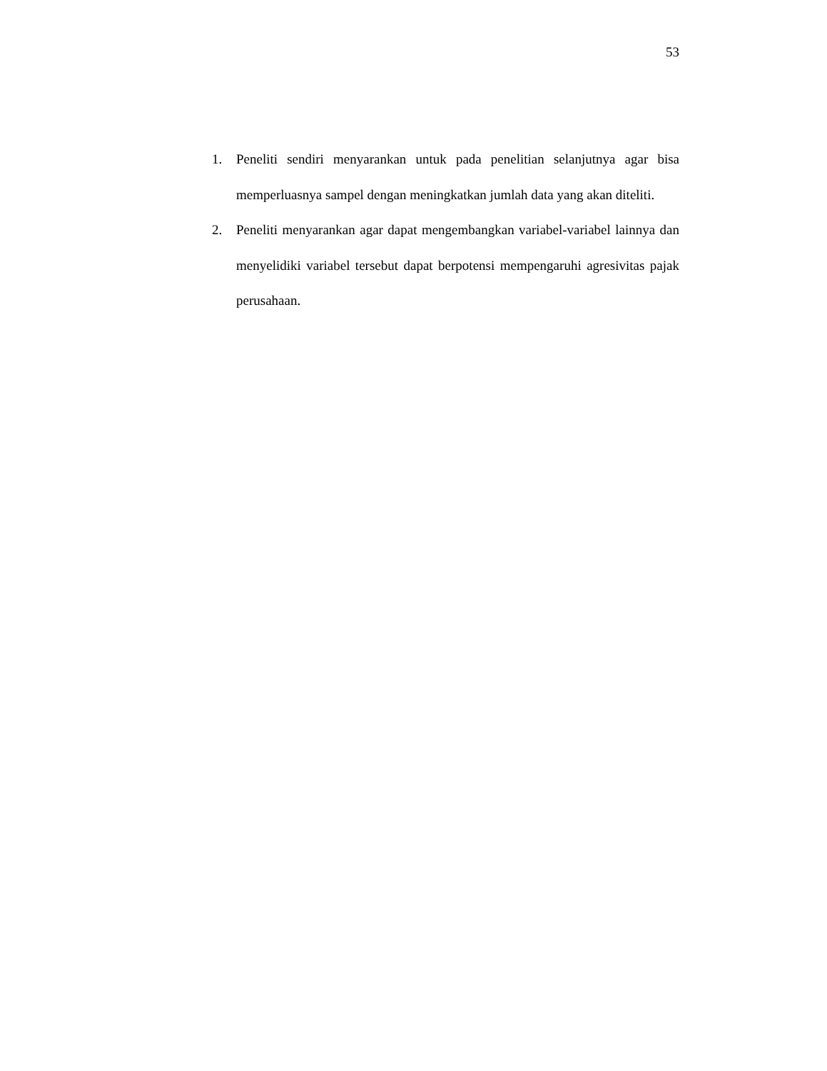53
1. Peneliti sendiri menyarankan untuk pada penelitian selanjutnya agar bisa memperluasnya sampel dengan meningkatkan jumlah data yang akan diteliti.
2. Peneliti menyarankan agar dapat mengembangkan variabel-variabel lainnya dan menyelidiki variabel tersebut dapat berpotensi mempengaruhi agresivitas pajak perusahaan.